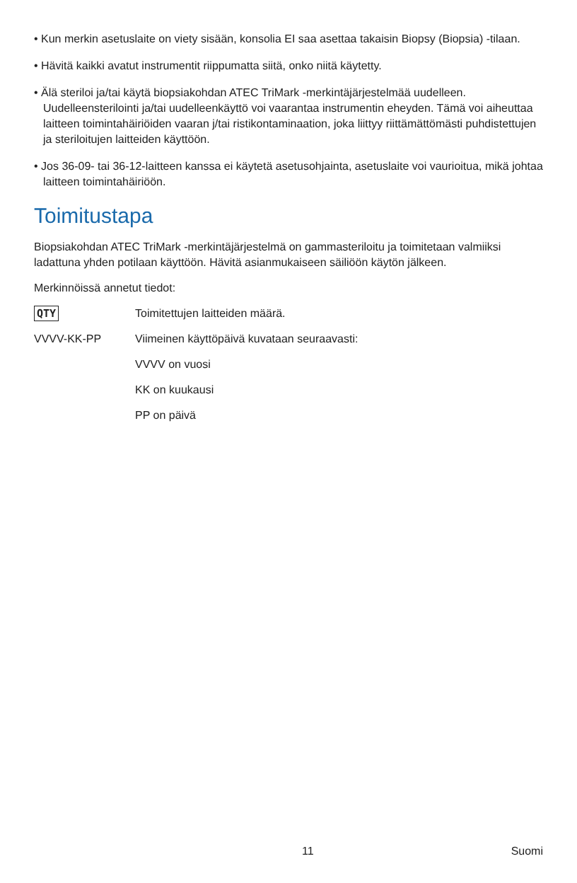• Kun merkin asetuslaite on viety sisään, konsolia EI saa asettaa takaisin Biopsy (Biopsia) -tilaan.
• Hävitä kaikki avatut instrumentit riippumatta siitä, onko niitä käytetty.
• Älä steriloi ja/tai käytä biopsiakohdan ATEC TriMark -merkintäjärjestelmää uudelleen. Uudelleensterilointi ja/tai uudelleenkäyttö voi vaarantaa instrumentin eheyden. Tämä voi aiheuttaa laitteen toimintahäiriöiden vaaran j/tai ristikontaminaation, joka liittyy riittämättömästi puhdistettujen ja steriloitujen laitteiden käyttöön.
• Jos 36-09- tai 36-12-laitteen kanssa ei käytetä asetusohjainta, asetuslaite voi vaurioitua, mikä johtaa laitteen toimintahäiriöön.
Toimitustapa
Biopsiakohdan ATEC TriMark -merkintäjärjestelmä on gammasteriloitu ja toimitetaan valmiiksi ladattuna yhden potilaan käyttöön. Hävitä asianmukaiseen säiliöön käytön jälkeen.
Merkinnöissä annetut tiedot:
QTY
Toimitettujen laitteiden määrä.
VVVV-KK-PP Viimeinen käyttöpäivä kuvataan seuraavasti:
VVVV on vuosi
KK on kuukausi
PP on päivä
11 Suomi